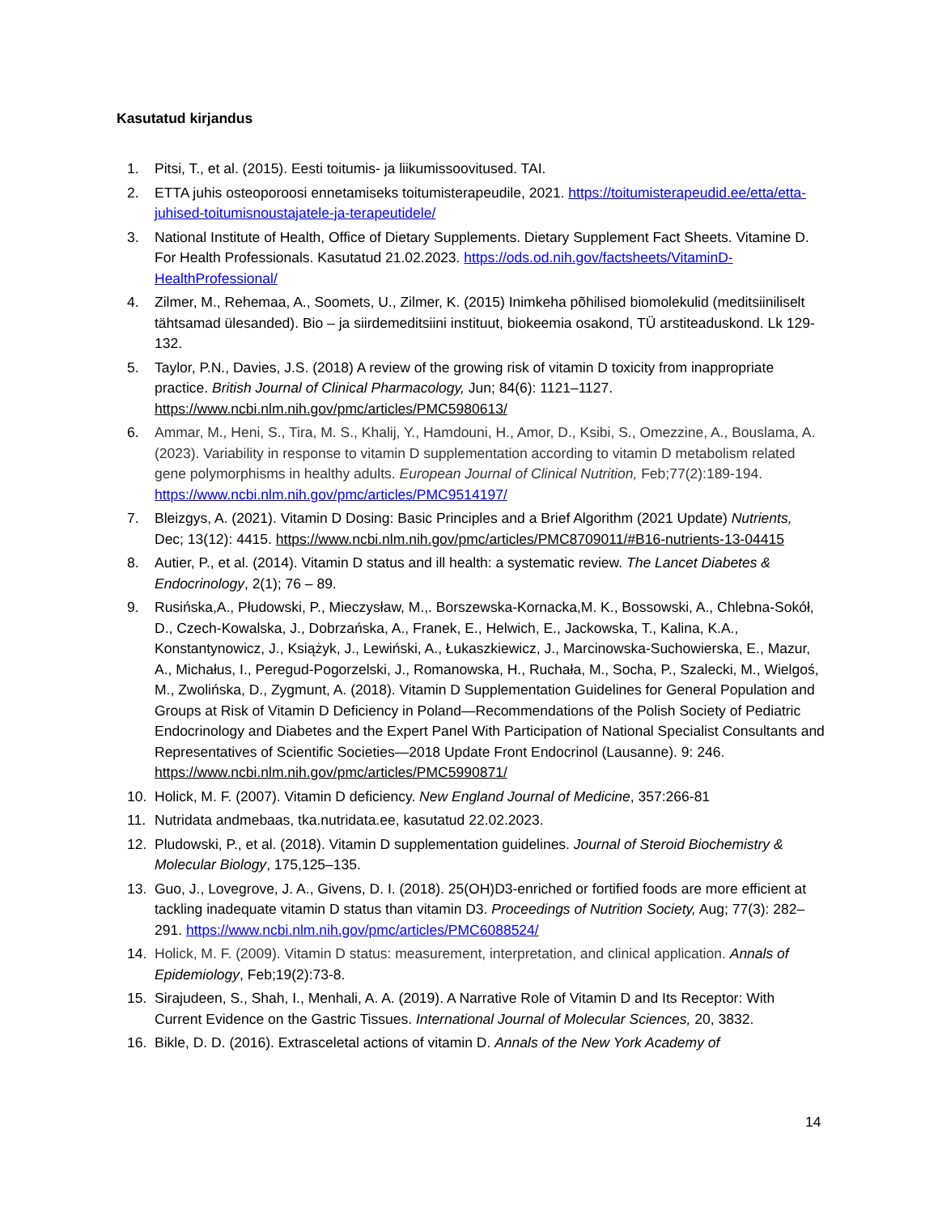Kasutatud kirjandus
1. Pitsi, T., et al. (2015). Eesti toitumis- ja liikumissoovitused. TAI.
2. ETTA juhis osteoporoosi ennetamiseks toitumisterapeudile, 2021. https://toitumisterapeudid.ee/etta/etta-juhised-toitumisnoustajatele-ja-terapeutidele/
3. National Institute of Health, Office of Dietary Supplements. Dietary Supplement Fact Sheets. Vitamine D. For Health Professionals. Kasutatud 21.02.2023. https://ods.od.nih.gov/factsheets/VitaminD-HealthProfessional/
4. Zilmer, M., Rehemaa, A., Soomets, U., Zilmer, K. (2015) Inimkeha põhilised biomolekulid (meditsiiniliselt tähtsamad ülesanded). Bio – ja siirdemeditsiini instituut, biokeemia osakond, TÜ arstiteaduskond. Lk 129-132.
5. Taylor, P.N., Davies, J.S. (2018) A review of the growing risk of vitamin D toxicity from inappropriate practice. British Journal of Clinical Pharmacology, Jun; 84(6): 1121–1127. https://www.ncbi.nlm.nih.gov/pmc/articles/PMC5980613/
6. Ammar, M., Heni, S., Tira, M. S., Khalij, Y., Hamdouni, H., Amor, D., Ksibi, S., Omezzine, A., Bouslama, A. (2023). Variability in response to vitamin D supplementation according to vitamin D metabolism related gene polymorphisms in healthy adults. European Journal of Clinical Nutrition, Feb;77(2):189-194. https://www.ncbi.nlm.nih.gov/pmc/articles/PMC9514197/
7. Bleizgys, A. (2021). Vitamin D Dosing: Basic Principles and a Brief Algorithm (2021 Update) Nutrients, Dec; 13(12): 4415. https://www.ncbi.nlm.nih.gov/pmc/articles/PMC8709011/#B16-nutrients-13-04415
8. Autier, P., et al. (2014). Vitamin D status and ill health: a systematic review. The Lancet Diabetes & Endocrinology, 2(1); 76 – 89.
9. Rusińska,A., Płudowski, P., Mieczysław, M.,. Borszewska-Kornacka,M. K., Bossowski, A., Chlebna-Sokół, D., Czech-Kowalska, J., Dobrzańska, A., Franek, E., Helwich, E., Jackowska, T., Kalina, K.A., Konstantynowicz, J., Książyk, J., Lewiński, A., Łukaszkiewicz, J., Marcinowska-Suchowierska, E., Mazur, A., Michałus, I., Peregud-Pogorzelski, J., Romanowska, H., Ruchała, M., Socha, P., Szalecki, M., Wielgoś, M., Zwolińska, D., Zygmunt, A. (2018). Vitamin D Supplementation Guidelines for General Population and Groups at Risk of Vitamin D Deficiency in Poland—Recommendations of the Polish Society of Pediatric Endocrinology and Diabetes and the Expert Panel With Participation of National Specialist Consultants and Representatives of Scientific Societies—2018 Update Front Endocrinol (Lausanne). 9: 246. https://www.ncbi.nlm.nih.gov/pmc/articles/PMC5990871/
10. Holick, M. F. (2007). Vitamin D deficiency. New England Journal of Medicine, 357:266-81
11. Nutridata andmebaas, tka.nutridata.ee, kasutatud 22.02.2023.
12. Pludowski, P., et al. (2018). Vitamin D supplementation guidelines. Journal of Steroid Biochemistry & Molecular Biology, 175,125–135.
13. Guo, J., Lovegrove, J. A., Givens, D. I. (2018). 25(OH)D3-enriched or fortified foods are more efficient at tackling inadequate vitamin D status than vitamin D3. Proceedings of Nutrition Society, Aug; 77(3): 282–291. https://www.ncbi.nlm.nih.gov/pmc/articles/PMC6088524/
14. Holick, M. F. (2009). Vitamin D status: measurement, interpretation, and clinical application. Annals of Epidemiology, Feb;19(2):73-8.
15. Sirajudeen, S., Shah, I., Menhali, A. A. (2019). A Narrative Role of Vitamin D and Its Receptor: With Current Evidence on the Gastric Tissues. International Journal of Molecular Sciences, 20, 3832.
16. Bikle, D. D. (2016). Extrasceletal actions of vitamin D. Annals of the New York Academy of
14